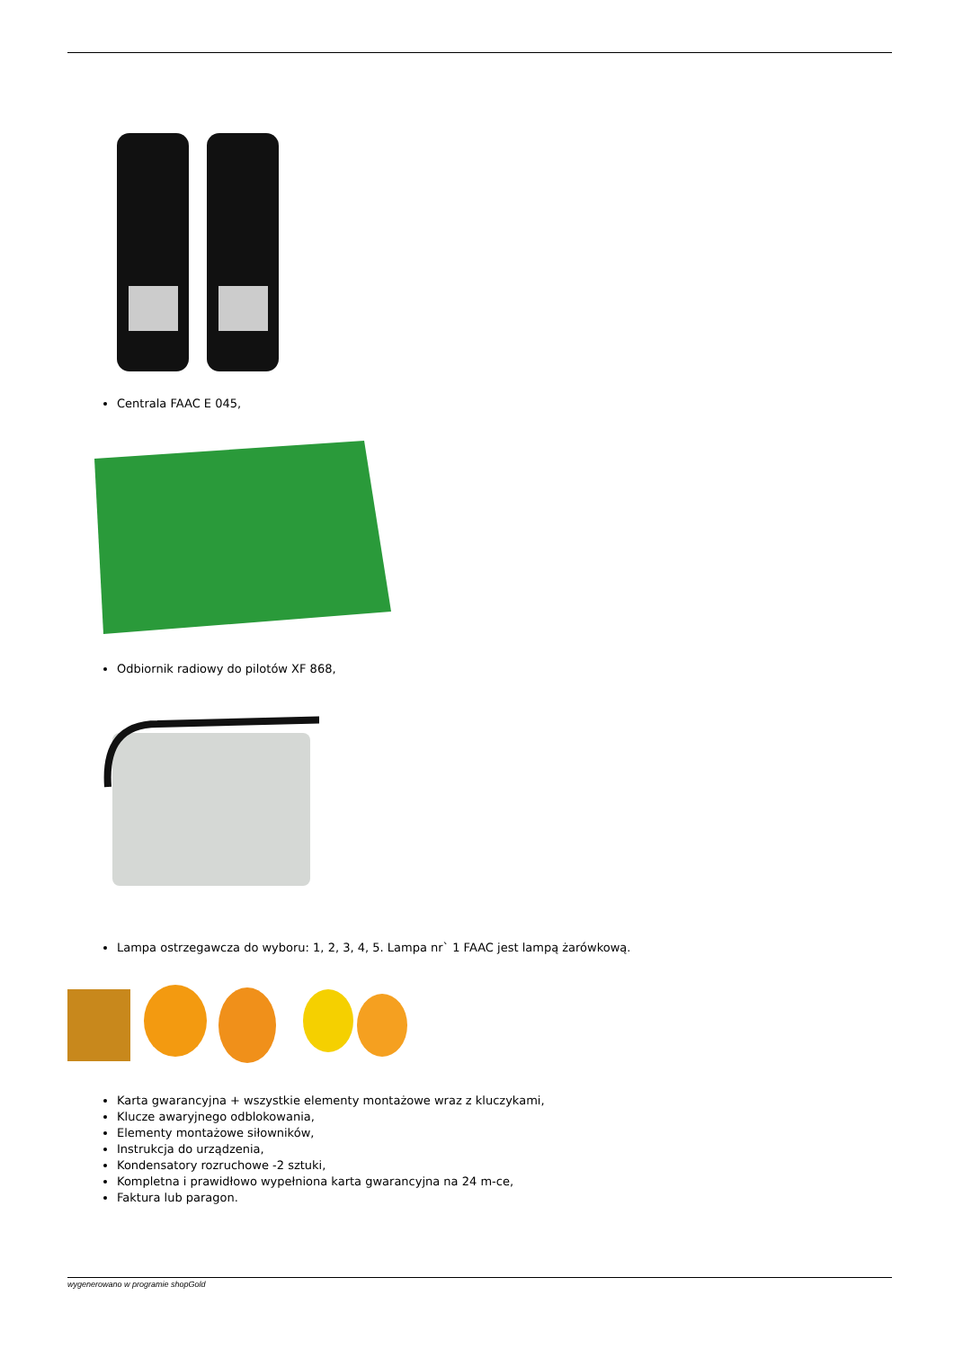Centrala FAAC E 045,
Odbiornik radiowy do pilotów XF 868,
Lampa ostrzegawcza do wyboru: 1, 2, 3, 4, 5. Lampa nr` 1 FAAC jest lampą żarówkową.
Karta gwarancyjna + wszystkie elementy montażowe wraz z kluczykami,
Klucze awaryjnego odblokowania,
Elementy montażowe siłowników,
Instrukcja do urządzenia,
Kondensatory rozruchowe -2 sztuki,
Kompletna i prawidłowo wypełniona karta gwarancyjna na 24 m-ce,
Faktura lub paragon.
wygenerowano w programie shopGold